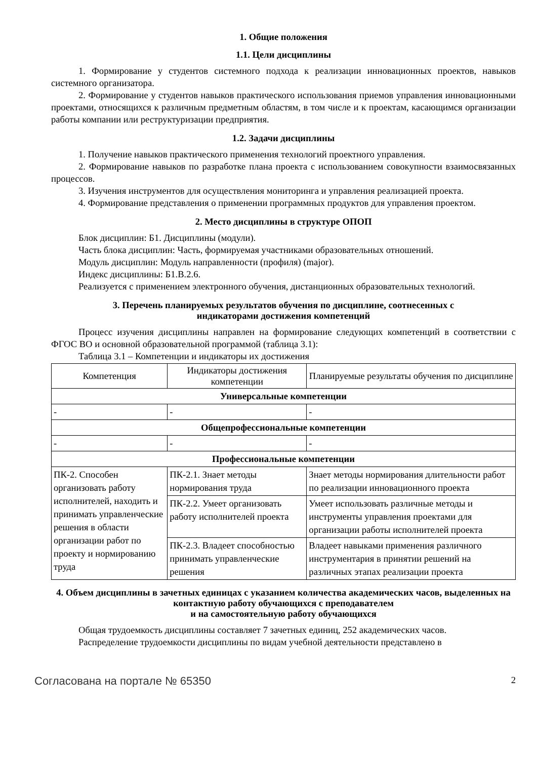1. Общие положения
1.1. Цели дисциплины
1. Формирование у студентов системного подхода к реализации инновационных проектов, навыков системного организатора.
2. Формирование у студентов навыков практического использования приемов управления инновационными проектами, относящихся к различным предметным областям, в том числе и к проектам, касающимся организации работы компании или реструктуризации предприятия.
1.2. Задачи дисциплины
1. Получение навыков практического применения технологий проектного управления.
2. Формирование навыков по разработке плана проекта с использованием совокупности взаимосвязанных процессов.
3. Изучения инструментов для осуществления мониторинга и управления реализацией проекта.
4. Формирование представления о применении программных продуктов для управления проектом.
2. Место дисциплины в структуре ОПОП
Блок дисциплин: Б1. Дисциплины (модули).
Часть блока дисциплин: Часть, формируемая участниками образовательных отношений.
Модуль дисциплин: Модуль направленности (профиля) (major).
Индекс дисциплины: Б1.В.2.6.
Реализуется с применением электронного обучения, дистанционных образовательных технологий.
3. Перечень планируемых результатов обучения по дисциплине, соотнесенных с
индикаторами достижения компетенций
Процесс изучения дисциплины направлен на формирование следующих компетенций в соответствии с ФГОС ВО и основной образовательной программой (таблица 3.1):
Таблица 3.1 – Компетенции и индикаторы их достижения
| Компетенция | Индикаторы достижения компетенции | Планируемые результаты обучения по дисциплине |
| --- | --- | --- |
| Универсальные компетенции | | |
| - | - | - |
| Общепрофессиональные компетенции | | |
| - | - | - |
| Профессиональные компетенции | | |
| ПК-2. Способен организовать работу исполнителей, находить и принимать управленческие решения в области организации работ по проекту и нормированию труда | ПК-2.1. Знает методы нормирования труда | Знает методы нормирования длительности работ по реализации инновационного проекта |
| | ПК-2.2. Умеет организовать работу исполнителей проекта | Умеет использовать различные методы и инструменты управления проектами для организации работы исполнителей проекта |
| | ПК-2.3. Владеет способностью принимать управленческие решения | Владеет навыками применения различного инструментария в принятии решений на различных этапах реализации проекта |
4. Объем дисциплины в зачетных единицах с указанием количества академических часов, выделенных на контактную работу обучающихся с преподавателем
и на самостоятельную работу обучающихся
Общая трудоемкость дисциплины составляет 7 зачетных единиц, 252 академических часов.
Распределение трудоемкости дисциплины по видам учебной деятельности представлено в
Согласована на портале № 65350 2